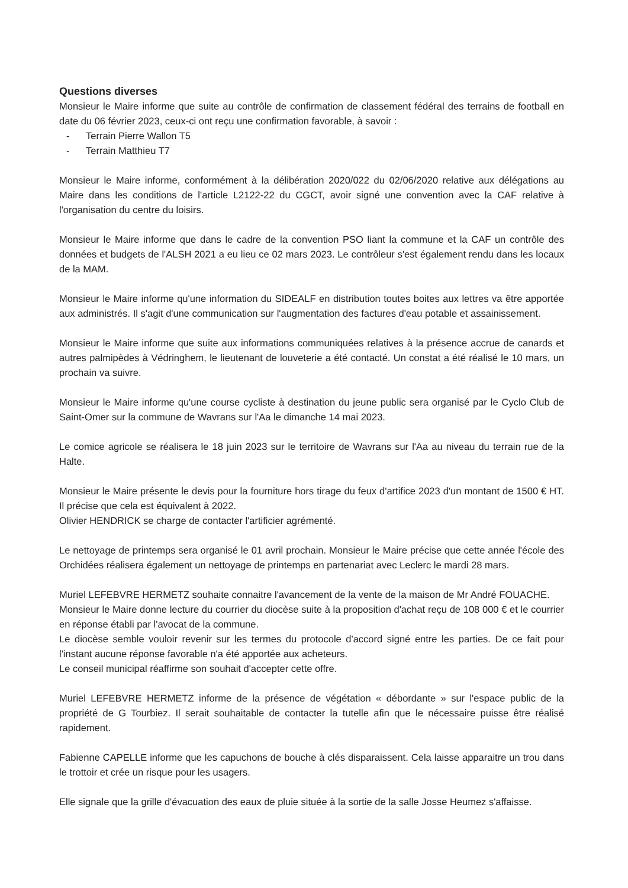Questions diverses
Monsieur le Maire informe que suite au contrôle de confirmation de classement fédéral des terrains de football en date du 06 février 2023, ceux-ci ont reçu une confirmation favorable, à savoir :
- Terrain Pierre Wallon T5
- Terrain Matthieu T7
Monsieur le Maire informe, conformément à la délibération 2020/022 du 02/06/2020 relative aux délégations au Maire dans les conditions de l'article L2122-22 du CGCT, avoir signé une convention avec la CAF relative à l'organisation du centre du loisirs.
Monsieur le Maire informe que dans le cadre de la convention PSO liant la commune et la CAF un contrôle des données et budgets de l'ALSH 2021 a eu lieu ce 02 mars 2023. Le contrôleur s'est également rendu dans les locaux de la MAM.
Monsieur le Maire informe qu'une information du SIDEALF en distribution toutes boites aux lettres va être apportée aux administrés. Il s'agit d'une communication sur l'augmentation des factures d'eau potable et assainissement.
Monsieur le Maire informe que suite aux informations communiquées relatives à la présence accrue de canards et autres palmipèdes à Védringhem, le lieutenant de louveterie a été contacté. Un constat a été réalisé le 10 mars, un prochain va suivre.
Monsieur le Maire informe qu'une course cycliste à destination du jeune public sera organisé par le Cyclo Club de Saint-Omer sur la commune de Wavrans sur l'Aa le dimanche 14 mai 2023.
Le comice agricole se réalisera le 18 juin 2023 sur le territoire de Wavrans sur l'Aa au niveau du terrain rue de la Halte.
Monsieur le Maire présente le devis pour la fourniture hors tirage du feux d'artifice 2023 d'un montant de 1500 € HT. Il précise que cela est équivalent à 2022.
Olivier HENDRICK se charge de contacter l'artificier agrémenté.
Le nettoyage de printemps sera organisé le 01 avril prochain. Monsieur le Maire précise que cette année l'école des Orchidées réalisera également un nettoyage de printemps en partenariat avec Leclerc le mardi 28 mars.
Muriel LEFEBVRE HERMETZ souhaite connaitre l'avancement de la vente de la maison de Mr André FOUACHE.
Monsieur le Maire donne lecture du courrier du diocèse suite à la proposition d'achat reçu de 108 000 € et le courrier en réponse établi par l'avocat de la commune.
Le diocèse semble vouloir revenir sur les termes du protocole d'accord signé entre les parties. De ce fait pour l'instant aucune réponse favorable n'a été apportée aux acheteurs.
Le conseil municipal réaffirme son souhait d'accepter cette offre.
Muriel LEFEBVRE HERMETZ informe de la présence de végétation « débordante » sur l'espace public de la propriété de G Tourbiez. Il serait souhaitable de contacter la tutelle afin que le nécessaire puisse être réalisé rapidement.
Fabienne CAPELLE informe que les capuchons de bouche à clés disparaissent. Cela laisse apparaitre un trou dans le trottoir et crée un risque pour les usagers.
Elle signale que la grille d'évacuation des eaux de pluie située à la sortie de la salle Josse Heumez s'affaisse.